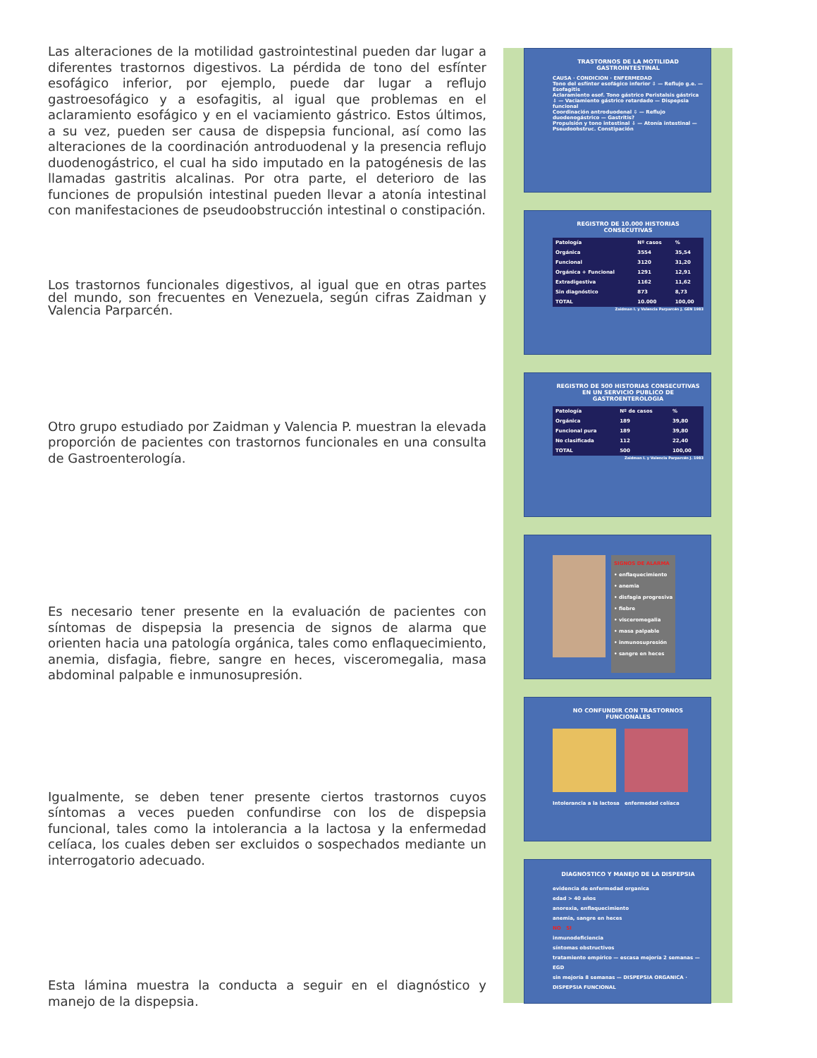Las alteraciones de la motilidad gastrointestinal pueden dar lugar a diferentes trastornos digestivos. La pérdida de tono del esfínter esofágico inferior, por ejemplo, puede dar lugar a reflujo gastroesofágico y a esofagitis, al igual que problemas en el aclaramiento esofágico y en el vaciamiento gástrico. Estos últimos, a su vez, pueden ser causa de dispepsia funcional, así como las alteraciones de la coordinación antroduodenal y la presencia reflujo duodenogástrico, el cual ha sido imputado en la patogénesis de las llamadas gastritis alcalinas. Por otra parte, el deterioro de las funciones de propulsión intestinal pueden llevar a atonía intestinal con manifestaciones de pseudoobstrucción intestinal o constipación.
Los trastornos funcionales digestivos, al igual que en otras partes del mundo, son frecuentes en Venezuela, según cifras Zaidman y Valencia Parparcén.
Otro grupo estudiado por Zaidman y Valencia P. muestran la elevada proporción de pacientes con trastornos funcionales en una consulta de Gastroenterología.
Es necesario tener presente en la evaluación de pacientes con síntomas de dispepsia la presencia de signos de alarma que orienten hacia una patología orgánica, tales como enflaquecimiento, anemia, disfagia, fiebre, sangre en heces, visceromegalia, masa abdominal palpable e inmunosupresión.
Igualmente, se deben tener presente ciertos trastornos cuyos síntomas a veces pueden confundirse con los de dispepsia funcional, tales como la intolerancia a la lactosa y la enfermedad celíaca, los cuales deben ser excluidos o sospechados mediante un interrogatorio adecuado.
Esta lámina muestra la conducta a seguir en el diagnóstico y manejo de la dispepsia.
TRASTORNOS DE LA MOTILIDAD GASTROINTESTINAL
CAUSA · CONDICION · ENFERMEDAD
Tono del esfínter esofágico inferior ⇩ — Reflujo g.e. — Esofagitis
Aclaramiento esof. Tono gástrico Peristalsis gástrica ⇩ — Vaciamiento gástrico retardado — Dispepsia funcional
Coordinación antroduodenal ⇩ — Reflujo duodenogástrico — Gastritis?
Propulsión y tono intestinal ⇩ — Atonía intestinal — Pseudoobstruc. Constipación
REGISTRO DE 10.000 HISTORIAS CONSECUTIVAS
| Patología | Nº casos | % |
| --- | --- | --- |
| Orgánica | 3554 | 35,54 |
| Funcional | 3120 | 31,20 |
| Orgánica + Funcional | 1291 | 12,91 |
| Extradigestiva | 1162 | 11,62 |
| Sin diagnóstico | 873 | 8,73 |
| TOTAL | 10.000 | 100,00 |
Zaidman I. y Valencia Parparcén J. GEN 1983
REGISTRO DE 500 HISTORIAS CONSECUTIVAS EN UN SERVICIO PUBLICO DE GASTROENTEROLOGIA
| Patología | Nº de casos | % |
| --- | --- | --- |
| Orgánica | 189 | 39,80 |
| Funcional pura | 189 | 39,80 |
| No clasificada | 112 | 22,40 |
| TOTAL | 500 | 100,00 |
Zaidman I. y Valencia Parparcén J. 1983
SIGNOS DE ALARMA
• enflaquecimiento
• anemia
• disfagia progresiva
• fiebre
• visceromegalia
• masa palpable
• inmunosupresión
• sangre en heces
NO CONFUNDIR CON TRASTORNOS FUNCIONALES
Intolerancia a la lactosa enfermedad celíaca
DIAGNOSTICO Y MANEJO DE LA DISPEPSIA
evidencia de enfermedad organica
edad > 40 años
anorexia, enflaquecimiento
anemia, sangre en heces
NO SI
inmunodeficiencia
síntomas obstructivos
tratamiento empírico — escasa mejoría 2 semanas — EGD
sin mejoría 8 semanas — DISPEPSIA ORGANICA · DISPEPSIA FUNCIONAL